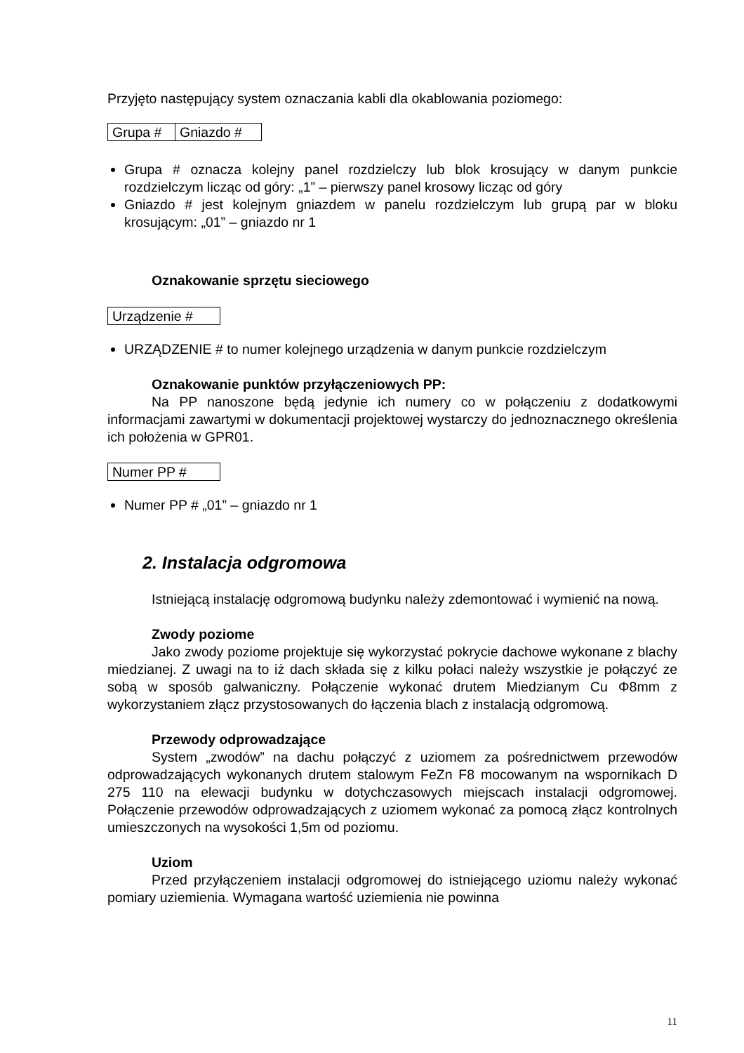Przyjęto następujący system oznaczania kabli dla okablowania poziomego:
| Grupa # | Gniazdo # |
Grupa # oznacza kolejny panel rozdzielczy lub blok krosujący w danym punkcie rozdzielczym licząc od góry: „1” – pierwszy panel krosowy licząc od góry
Gniazdo # jest kolejnym gniazdem w panelu rozdzielczym lub grupą par w bloku krosującym: „01” – gniazdo nr 1
Oznakowanie sprzętu sieciowego
| Urządzenie # |
URZĄDZENIE # to numer kolejnego urządzenia w danym punkcie rozdzielczym
Oznakowanie punktów przyłączeniowych PP:
Na PP nanoszone będą jedynie ich numery co w połączeniu z dodatkowymi informacjami zawartymi w dokumentacji projektowej wystarczy do jednoznacznego określenia ich położenia w GPR01.
| Numer PP # |
Numer PP # „01” – gniazdo nr 1
2. Instalacja odgromowa
Istniejącą instalację odgromową budynku należy zdemontować i wymienić na nową.
Zwody poziome
Jako zwody poziome projektuje się wykorzystać pokrycie dachowe wykonane z blachy miedzianej. Z uwagi na to iż dach składa się z kilku połaci należy wszystkie je połączyć ze sobą w sposób galwaniczny. Połączenie wykonać drutem Miedzianym Cu Φ8mm z wykorzystaniem złącz przystosowanych do łączenia blach z instalacją odgromową.
Przewody odprowadzające
System „zwodów” na dachu połączyć z uziomem za pośrednictwem przewodów odprowadzających wykonanych drutem stalowym FeZn F8 mocowanym na wspornikach D 275 110 na elewacji budynku w dotychczasowych miejscach instalacji odgromowej. Połączenie przewodów odprowadzających z uziomem wykonać za pomocą złącz kontrolnych umieszczonych na wysokości 1,5m od poziomu.
Uziom
Przed przyłączeniem instalacji odgromowej do istniejącego uziomu należy wykonać pomiary uziemienia. Wymagana wartość uziemienia nie powinna
11